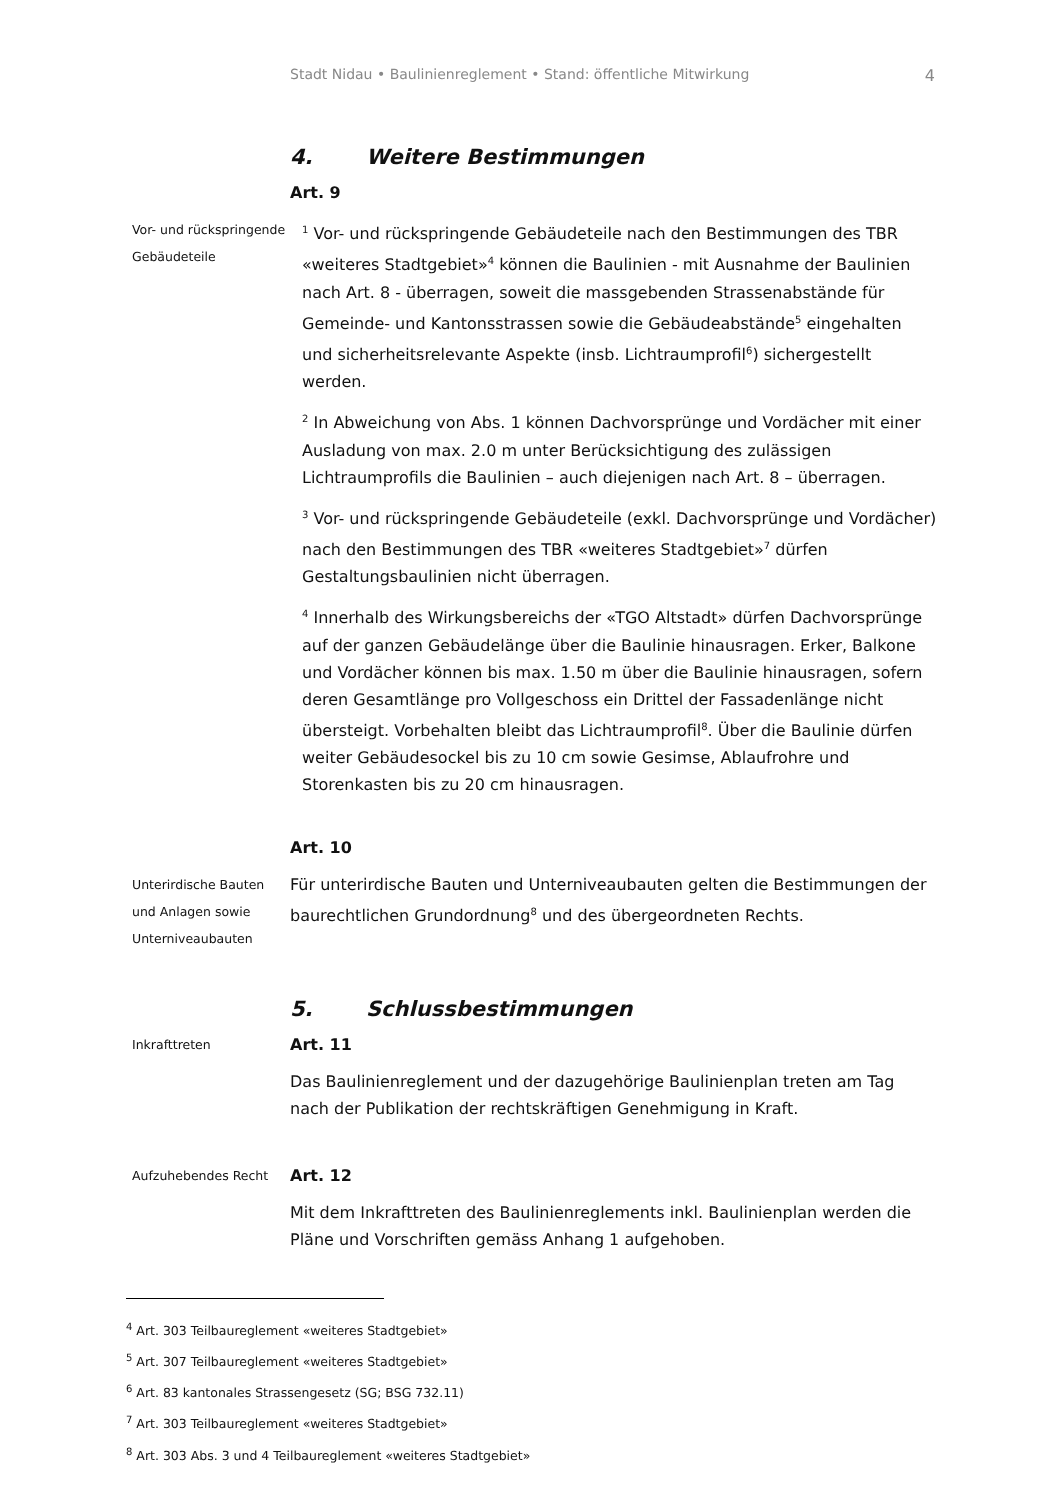Stadt Nidau • Baulinienreglement • Stand: öffentliche Mitwirkung 4
4. Weitere Bestimmungen
Art. 9
Vor- und rückspringende Gebäudeteile
<sup>1</sup> Vor- und rückspringende Gebäudeteile nach den Bestimmungen des TBR «weiteres Stadtgebiet»<sup>4</sup> können die Baulinien - mit Ausnahme der Baulinien nach Art. 8 - überragen, soweit die massgebenden Strassenabstände für Gemeinde- und Kantonsstrassen sowie die Gebäudeabstände<sup>5</sup> eingehalten und sicherheitsrelevante Aspekte (insb. Lichtraumprofil<sup>6</sup>) sichergestellt werden.
<sup>2</sup> In Abweichung von Abs. 1 können Dachvorsprünge und Vordächer mit einer Ausladung von max. 2.0 m unter Berücksichtigung des zulässigen Lichtraumprofils die Baulinien – auch diejenigen nach Art. 8 – überragen.
<sup>3</sup> Vor- und rückspringende Gebäudeteile (exkl. Dachvorsprünge und Vordächer) nach den Bestimmungen des TBR «weiteres Stadtgebiet»<sup>7</sup> dürfen Gestaltungsbaulinien nicht überragen.
<sup>4</sup> Innerhalb des Wirkungsbereichs der «TGO Altstadt» dürfen Dachvorsprünge auf der ganzen Gebäudelänge über die Baulinie hinausragen. Erker, Balkone und Vordächer können bis max. 1.50 m über die Baulinie hinausragen, sofern deren Gesamtlänge pro Vollgeschoss ein Drittel der Fassadenlänge nicht übersteigt. Vorbehalten bleibt das Lichtraumprofil<sup>8</sup>. Über die Baulinie dürfen weiter Gebäudesockel bis zu 10 cm sowie Gesimse, Ablaufrohre und Storenkasten bis zu 20 cm hinausragen.
Art. 10
Unterirdische Bauten und Anlagen sowie Unterniveaubauten
Für unterirdische Bauten und Unterniveaubauten gelten die Bestimmungen der baurechtlichen Grundordnung<sup>8</sup> und des übergeordneten Rechts.
5. Schlussbestimmungen
Inkrafttreten
Art. 11
Das Baulinienreglement und der dazugehörige Baulinienplan treten am Tag nach der Publikation der rechtskräftigen Genehmigung in Kraft.
Aufzuhebendes Recht
Art. 12
Mit dem Inkrafttreten des Baulinienreglements inkl. Baulinienplan werden die Pläne und Vorschriften gemäss Anhang 1 aufgehoben.
<sup>4</sup> Art. 303 Teilbaureglement «weiteres Stadtgebiet»
<sup>5</sup> Art. 307 Teilbaureglement «weiteres Stadtgebiet»
<sup>6</sup> Art. 83 kantonales Strassengesetz (SG; BSG 732.11)
<sup>7</sup> Art. 303 Teilbaureglement «weiteres Stadtgebiet»
<sup>8</sup> Art. 303 Abs. 3 und 4 Teilbaureglement «weiteres Stadtgebiet»